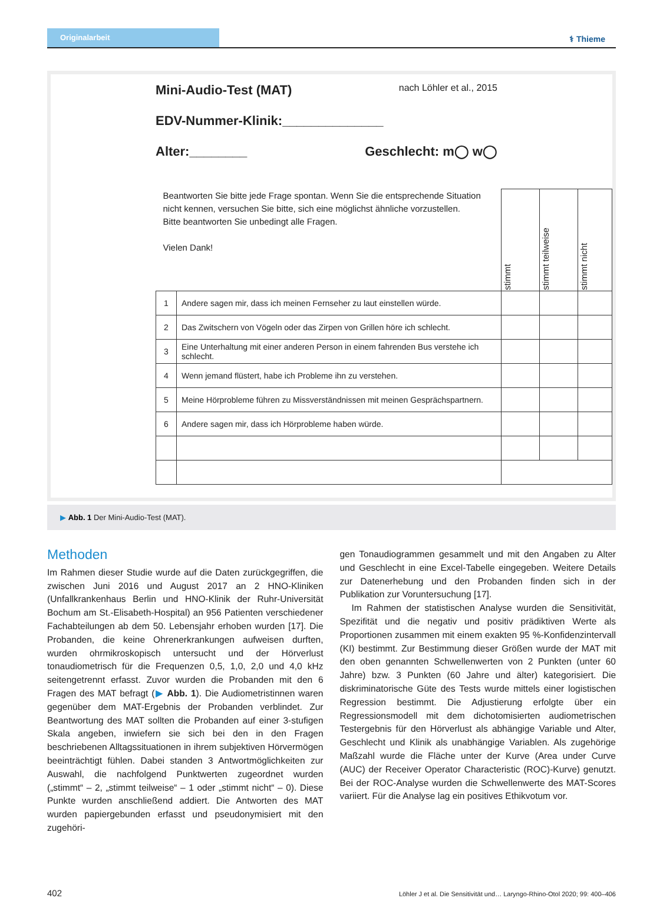Originalarbeit
⚕ Thieme
Mini-Audio-Test (MAT) nach Löhler et al., 2015
EDV-Nummer-Klinik:______________
Alter:________ Geschlecht: m◯ w◯
| Beantworten Sie bitte jede Frage spontan. Wenn Sie die entsprechende Situation nicht kennen, versuchen Sie bitte, sich eine möglichst ähnliche vorzustellen. Bitte beantworten Sie unbedingt alle Fragen. Vielen Dank! | | stimmt | stimmt teilweise | stimmt nicht |
| 1 | Andere sagen mir, dass ich meinen Fernseher zu laut einstellen würde. | | | |
| 2 | Das Zwitschern von Vögeln oder das Zirpen von Grillen höre ich schlecht. | | | |
| 3 | Eine Unterhaltung mit einer anderen Person in einem fahrenden Bus verstehe ich schlecht. | | | |
| 4 | Wenn jemand flüstert, habe ich Probleme ihn zu verstehen. | | | |
| 5 | Meine Hörprobleme führen zu Missverständnissen mit meinen Gesprächspartnern. | | | |
| 6 | Andere sagen mir, dass ich Hörprobleme haben würde. | | | |
▶ Abb. 1 Der Mini-Audio-Test (MAT).
Methoden
Im Rahmen dieser Studie wurde auf die Daten zurückgegriffen, die zwischen Juni 2016 und August 2017 an 2 HNO-Kliniken (Unfallkrankenhaus Berlin und HNO-Klinik der Ruhr-Universität Bochum am St.-Elisabeth-Hospital) an 956 Patienten verschiedener Fachabteilungen ab dem 50. Lebensjahr erhoben wurden [17]. Die Probanden, die keine Ohrenerkrankungen aufweisen durften, wurden ohrmikroskopisch untersucht und der Hörverlust tonaudiometrisch für die Frequenzen 0,5, 1,0, 2,0 und 4,0 kHz seitengetrennt erfasst. Zuvor wurden die Probanden mit den 6 Fragen des MAT befragt (▶ Abb. 1). Die Audiometristinnen waren gegenüber dem MAT-Ergebnis der Probanden verblindet. Zur Beantwortung des MAT sollten die Probanden auf einer 3-stufigen Skala angeben, inwiefern sie sich bei den in den Fragen beschriebenen Alltagssituationen in ihrem subjektiven Hörvermögen beeinträchtigt fühlen. Dabei standen 3 Antwortmöglichkeiten zur Auswahl, die nachfolgend Punktwerten zugeordnet wurden („stimmt“ – 2, „stimmt teilweise“ – 1 oder „stimmt nicht“ – 0). Diese Punkte wurden anschließend addiert. Die Antworten des MAT wurden papiergebunden erfasst und pseudonymisiert mit den zugehöri-
gen Tonaudiogrammen gesammelt und mit den Angaben zu Alter und Geschlecht in eine Excel-Tabelle eingegeben. Weitere Details zur Datenerhebung und den Probanden finden sich in der Publikation zur Voruntersuchung [17].
Im Rahmen der statistischen Analyse wurden die Sensitivität, Spezifität und die negativ und positiv prädiktiven Werte als Proportionen zusammen mit einem exakten 95 %-Konfidenzintervall (KI) bestimmt. Zur Bestimmung dieser Größen wurde der MAT mit den oben genannten Schwellenwerten von 2 Punkten (unter 60 Jahre) bzw. 3 Punkten (60 Jahre und älter) kategorisiert. Die diskriminatorische Güte des Tests wurde mittels einer logistischen Regression bestimmt. Die Adjustierung erfolgte über ein Regressionsmodell mit dem dichotomisierten audiometrischen Testergebnis für den Hörverlust als abhängige Variable und Alter, Geschlecht und Klinik als unabhängige Variablen. Als zugehörige Maßzahl wurde die Fläche unter der Kurve (Area under Curve (AUC) der Receiver Operator Characteristic (ROC)-Kurve) genutzt. Bei der ROC-Analyse wurden die Schwellenwerte des MAT-Scores variiert. Für die Analyse lag ein positives Ethikvotum vor.
402 Löhler J et al. Die Sensitivität und… Laryngo-Rhino-Otol 2020; 99: 400–406